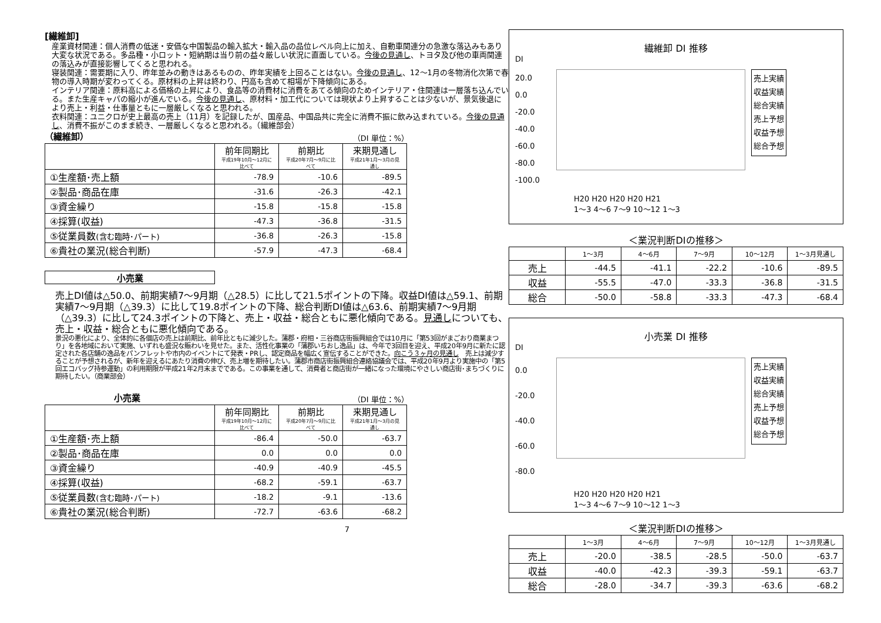[繊維卸]
産業資材関連：個人消費の低迷・安価な中国製品の輸入拡大・輸入品の品位レベル向上に加え、自動車関連分の急激な落込みもあり大変な状況である。多品種・小ロット・短納期は当り前の益々厳しい状況に直面している。今後の見通し、トヨタ及び他の車両関連の落込みが直接影響してくると思われる。
寝装関連：需要期に入り、昨年並みの動きはあるものの、昨年実績を上回ることはない。今後の見通し、12～1月の冬物消化次第で春物の導入時期が変わってくる。原材料の上昇は終わり、円高も含めて相場が下降傾向にある。
インテリア関連：原料高による価格の上昇により、食品等の消費材に消費をあてる傾向のためインテリア・住関連は一層落ち込んでいる。また生産キャパの縮小が進んでいる。今後の見通し、原材料・加工代については現状より上昇することは少ないが、景気後退により売上・利益・仕事量ともに一層厳しくなると思われる。
衣料関連：ユニクロが史上最高の売上（11月）を記録したが、国産品、中国品共に完全に消費不振に飲み込まれている。今後の見通し、消費不振がこのまま続き、一層厳しくなると思われる。（繊維部会）
（繊維卸）
（DI 単位：%）
| | 前年同期比 平成19年10月～12月に比べて | 前期比 平成20年7月～9月に比べて | 来期見通し 平成21年1月～3月の見通し |
| ①生産額･売上額 | -78.9 | -10.6 | -89.5 |
| ②製品･商品在庫 | -31.6 | -26.3 | -42.1 |
| ③資金繰り | -15.8 | -15.8 | -15.8 |
| ④採算(収益) | -47.3 | -36.8 | -31.5 |
| ⑤従業員数 (含む臨時･パート) | -36.8 | -26.3 | -15.8 |
| ⑥貴社の業況(総合判断) | -57.9 | -47.3 | -68.4 |
小売業
売上DI値は△50.0、前期実績7～9月期（△28.5）に比して21.5ポイントの下降。収益DI値は△59.1、前期実績7～9月期（△39.3）に比して19.8ポイントの下降、総合判断DI値は△63.6、前期実績7～9月期（△39.3）に比して24.3ポイントの下降と、売上・収益・総合ともに悪化傾向である。見通しについても、売上・収益・総合ともに悪化傾向である。
景況の悪化により、全体的に各個店の売上は前期比、前年比ともに減少した。蒲郡・府相・三谷商店街振興組合では10月に「第53回がまごおり商業まつり」を各地域において実施、いずれも盛況な賑わいを見せた。また、活性化事業の「蒲郡いちおし逸品」は、今年で3回目を迎え、平成20年9月に新たに認定された各店舗の逸品をパンフレットや市内のイベントにて発表・PRし、認定商品を幅広く宣伝することができた。向こう３ヶ月の見通し　売上は減少することが予想されるが、新年を迎えるにあたり消費の伸び、売上増を期待したい。蒲郡市商店街振興組合連絡協議会では、平成20年9月より実施中の「第5回エコバッグ持参運動」の利用期限が平成21年2月末までである。この事業を通して、消費者と商店街が一緒になった環境にやさしい商店街･まちづくりに期待したい。（商業部会）
小売業
（DI 単位：%）
| | 前年同期比 平成19年10月～12月に比べて | 前期比 平成20年7月～9月に比べて | 来期見通し 平成21年1月～3月の見通し |
| ①生産額･売上額 | -86.4 | -50.0 | -63.7 |
| ②製品･商品在庫 | 0.0 | 0.0 | 0.0 |
| ③資金繰り | -40.9 | -40.9 | -45.5 |
| ④採算(収益) | -68.2 | -59.1 | -63.7 |
| ⑤従業員数 (含む臨時･パート) | -18.2 | -9.1 | -13.6 |
| ⑥貴社の業況(総合判断) | -72.7 | -63.6 | -68.2 |
7
繊維卸 DI 推移
DI
20.0 0.0 -20.0 -40.0 -60.0 -80.0 -100.0
売上実績
収益実績
総合実績
売上予想
収益予想
総合予想
H20 H20 H20 H20 H21
1～3 4～6 7～9 10～12 1～3
＜業況判断DIの推移＞
| | 1～3月 | 4～6月 | 7～9月 | 10～12月 | 1～3月見通し |
| --- | --- | --- | --- | --- | --- |
| 売上 | -44.5 | -41.1 | -22.2 | -10.6 | -89.5 |
| 収益 | -55.5 | -47.0 | -33.3 | -36.8 | -31.5 |
| 総合 | -50.0 | -58.8 | -33.3 | -47.3 | -68.4 |
小売業 DI 推移
DI
0.0 -20.0 -40.0 -60.0 -80.0
売上実績
収益実績
総合実績
売上予想
収益予想
総合予想
H20 H20 H20 H20 H21
1～3 4～6 7～9 10～12 1～3
＜業況判断DIの推移＞
| | 1～3月 | 4～6月 | 7～9月 | 10～12月 | 1～3月見通し |
| --- | --- | --- | --- | --- | --- |
| 売上 | -20.0 | -38.5 | -28.5 | -50.0 | -63.7 |
| 収益 | -40.0 | -42.3 | -39.3 | -59.1 | -63.7 |
| 総合 | -28.0 | -34.7 | -39.3 | -63.6 | -68.2 |